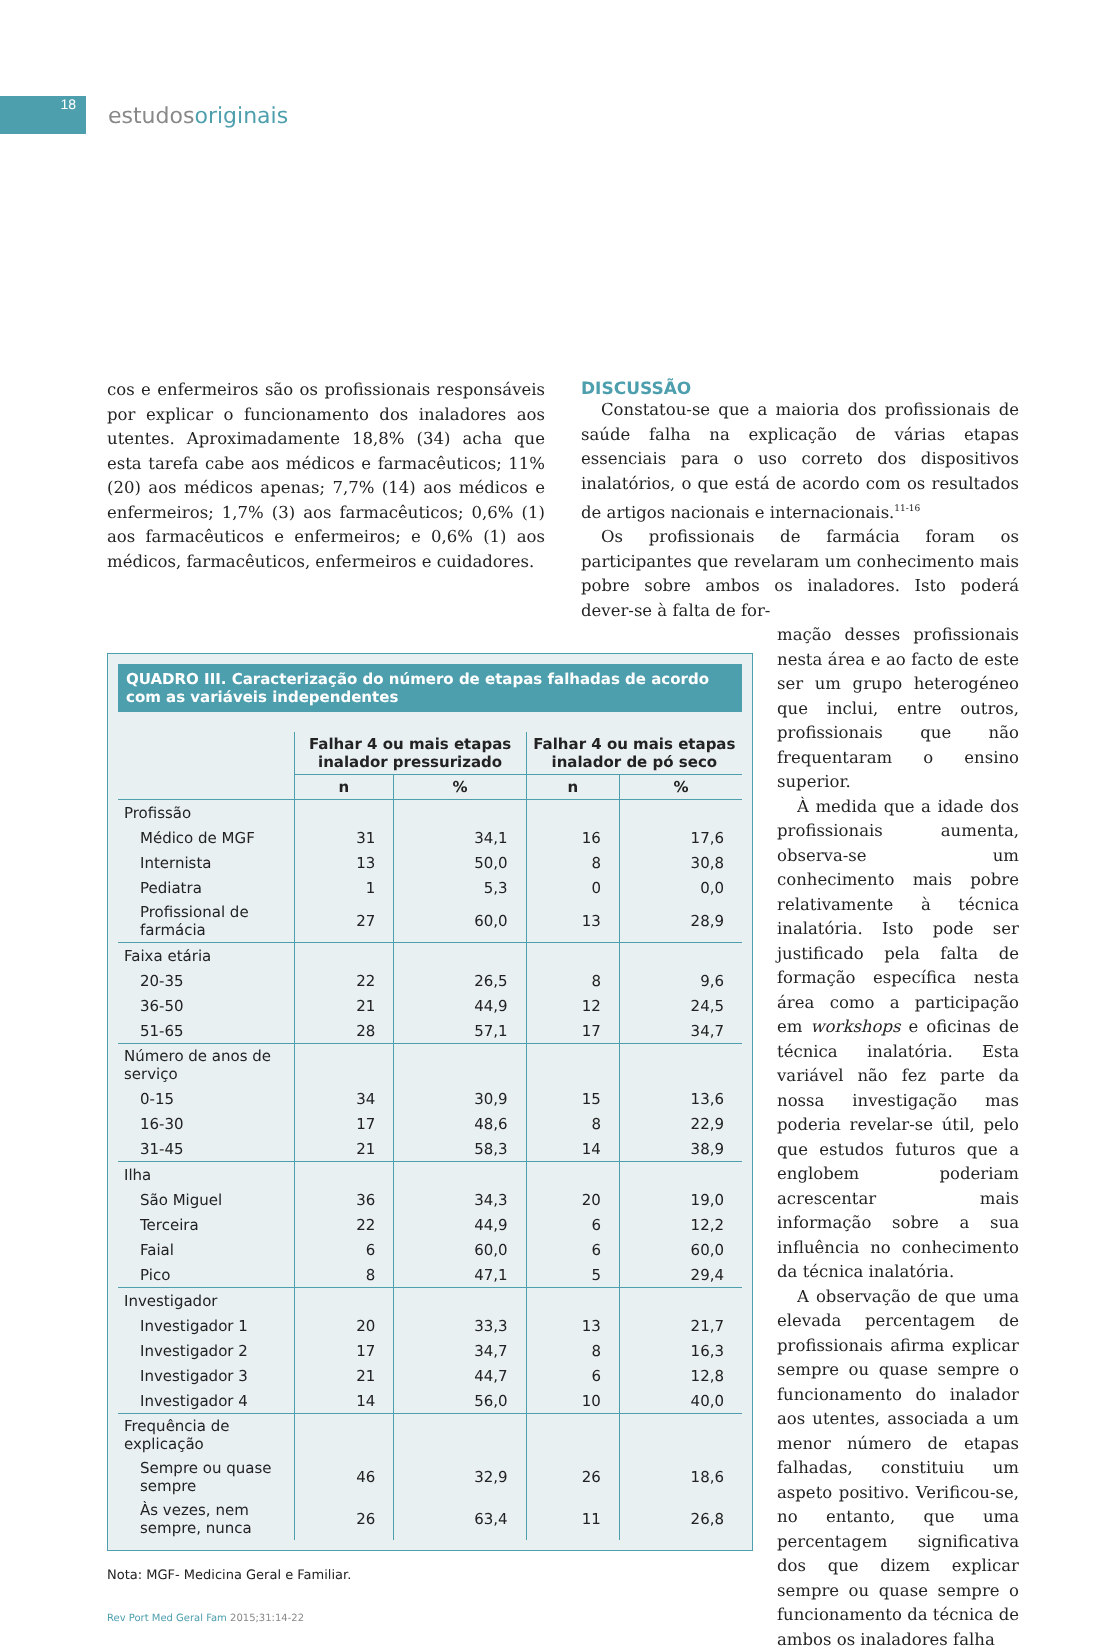18
estudosoriginais
cos e enfermeiros são os profissionais responsáveis por explicar o funcionamento dos inaladores aos utentes. Aproximadamente 18,8% (34) acha que esta tarefa cabe aos médicos e farmacêuticos; 11% (20) aos médicos apenas; 7,7% (14) aos médicos e enfermeiros; 1,7% (3) aos farmacêuticos; 0,6% (1) aos farmacêuticos e enfermeiros; e 0,6% (1) aos médicos, farmacêuticos, enfermeiros e cuidadores.
DISCUSSÃO
Constatou-se que a maioria dos profissionais de saúde falha na explicação de várias etapas essenciais para o uso correto dos dispositivos inalatórios, o que está de acordo com os resultados de artigos nacionais e internacionais.<sup>11-16</sup>
Os profissionais de farmácia foram os participantes que revelaram um conhecimento mais pobre sobre ambos os inaladores. Isto poderá dever-se à falta de for-
QUADRO III. Caracterização do número de etapas falhadas de acordo com as variáveis independentes
| | Falhar 4 ou mais etapas inalador pressurizado | | Falhar 4 ou mais etapas inalador de pó seco | |
| --- | --- | --- | --- | --- |
| | n | % | n | % |
| Profissão | | | | |
| Médico de MGF | 31 | 34,1 | 16 | 17,6 |
| Internista | 13 | 50,0 | 8 | 30,8 |
| Pediatra | 1 | 5,3 | 0 | 0,0 |
| Profissional de farmácia | 27 | 60,0 | 13 | 28,9 |
| Faixa etária | | | | |
| 20-35 | 22 | 26,5 | 8 | 9,6 |
| 36-50 | 21 | 44,9 | 12 | 24,5 |
| 51-65 | 28 | 57,1 | 17 | 34,7 |
| Número de anos de serviço | | | | |
| 0-15 | 34 | 30,9 | 15 | 13,6 |
| 16-30 | 17 | 48,6 | 8 | 22,9 |
| 31-45 | 21 | 58,3 | 14 | 38,9 |
| Ilha | | | | |
| São Miguel | 36 | 34,3 | 20 | 19,0 |
| Terceira | 22 | 44,9 | 6 | 12,2 |
| Faial | 6 | 60,0 | 6 | 60,0 |
| Pico | 8 | 47,1 | 5 | 29,4 |
| Investigador | | | | |
| Investigador 1 | 20 | 33,3 | 13 | 21,7 |
| Investigador 2 | 17 | 34,7 | 8 | 16,3 |
| Investigador 3 | 21 | 44,7 | 6 | 12,8 |
| Investigador 4 | 14 | 56,0 | 10 | 40,0 |
| Frequência de explicação | | | | |
| Sempre ou quase sempre | 46 | 32,9 | 26 | 18,6 |
| Às vezes, nem sempre, nunca | 26 | 63,4 | 11 | 26,8 |
Nota: MGF- Medicina Geral e Familiar.
Rev Port Med Geral Fam 2015;31:14-22
mação desses profissionais nesta área e ao facto de este ser um grupo heterogéneo que inclui, entre outros, profissionais que não frequentaram o ensino superior.
À medida que a idade dos profissionais aumenta, observa-se um conhecimento mais pobre relativamente à técnica inalatória. Isto pode ser justificado pela falta de formação específica nesta área como a participação em workshops e oficinas de técnica inalatória. Esta variável não fez parte da nossa investigação mas poderia revelar-se útil, pelo que estudos futuros que a englobem poderiam acrescentar mais informação sobre a sua influência no conhecimento da técnica inalatória.
A observação de que uma elevada percentagem de profissionais afirma explicar sempre ou quase sempre o funcionamento do inalador aos utentes, associada a um menor número de etapas falhadas, constituiu um aspeto positivo. Verificou-se, no entanto, que uma percentagem significativa dos que dizem explicar sempre ou quase sempre o funcionamento da técnica de ambos os inaladores falha